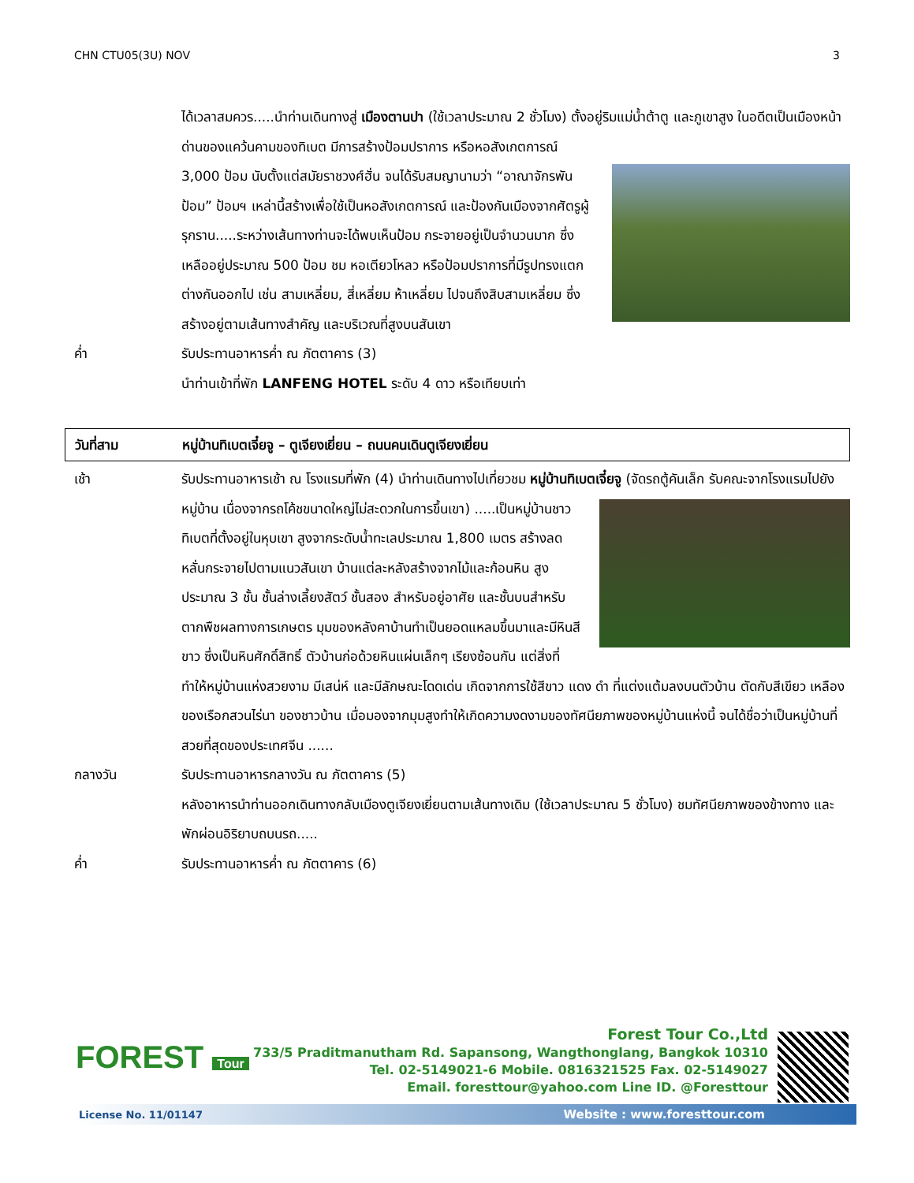CHN CTU05(3U) NOV 3
ได้เวลาสมควร.....นำท่านเดินทางสู่ เมืองตานปา (ใช้เวลาประมาณ 2 ชั่วโมง) ตั้งอยู่ริมแม่น้ำต้าตู และ
ภูเขาสูง ในอดีตเป็นเมืองหน้าด่านของแคว้นคามของทิเบต มีการสร้างป้อมปราการ หรือหอสังเกตการณ์ 3,000 ป้อม นับตั้งแต่สมัยราชวงศ์ฮั่น จนได้รับสมญานามว่า “อาณาจักรพันป้อม” ป้อมฯ เหล่านี้สร้างเพื่อใช้เป็นหอสังเกตการณ์ และป้องกันเมืองจากศัตรูผู้รุกราน.....ระหว่างเส้นทางท่านจะได้พบเห็นป้อม กระจายอยู่เป็นจำนวนมาก ซึ่งเหลืออยู่ประมาณ 500 ป้อม ชม หอเตียวโหลว หรือป้อมปราการที่มีรูปทรงแตกต่างกันออกไป เช่น สามเหลี่ยม, สี่เหลี่ยม ห้าเหลี่ยม ไปจนถึงสิบสามเหลี่ยม ซึ่งสร้างอยู่ตามเส้นทางสำคัญ และบริเวณที่สูงบนสันเขา
ค่ำ รับประทานอาหารค่ำ ณ ภัตตาคาร (3)
นำท่านเข้าที่พัก LANFENG HOTEL ระดับ 4 ดาว หรือเทียบเท่า
วันที่สาม หมู่บ้านทิเบตเจี๋ยจู – ตูเจียงเยี่ยน – ถนนคนเดินตูเจียงเยี่ยน
เช้า รับประทานอาหารเช้า ณ โรงแรมที่พัก (4) นำท่านเดินทางไปเที่ยวชม หมู่บ้านทิเบตเจี๋ยจู (จัดรถตู้
คันเล็ก รับคณะจากโรงแรมไปยังหมู่บ้าน เนื่องจากรถโค้ชขนาดใหญ่ไม่สะดวกในการขึ้นเขา) .....เป็นหมู่บ้านชาวทิเบตที่ตั้งอยู่ในหุบเขา สูงจากระดับน้ำทะเลประมาณ 1,800 เมตร สร้างลดหลั่นกระจายไปตามแนวสันเขา บ้านแต่ละหลังสร้างจากไม้และก้อนหิน สูงประมาณ 3 ชั้น ชั้นล่างเลี้ยงสัตว์ ชั้นสอง สำหรับอยู่อาศัย และชั้นบนสำหรับตากพืชผลทางการเกษตร มุมของหลังคาบ้านทำเป็นยอดแหลมขึ้นมาและมีหินสีขาว ซึ่งเป็นหินศักดิ์สิทธิ์ ตัวบ้านก่อด้วยหินแผ่นเล็กๆ เรียงซ้อนกัน แต่สิ่งที่ทำให้หมู่บ้านแห่งสวยงาม มีเสน่ห์ และมีลักษณะโดดเด่น เกิดจากการใช้สีขาว แดง ดำ ที่แต่งแต้มลงบนตัวบ้าน ตัดกับสีเขียว เหลือง ของเรือกสวนไร่นา ของชาวบ้าน เมื่อมองจากมุมสูงทำให้เกิดความงดงามของทัศนียภาพของหมู่บ้านแห่งนี้ จนได้ชื่อว่าเป็นหมู่บ้านที่สวยที่สุดของประเทศจีน ......
กลางวัน รับประทานอาหารกลางวัน ณ ภัตตาคาร (5)
หลังอาหารนำท่านออกเดินทางกลับเมืองตูเจียงเยี่ยนตามเส้นทางเดิม (ใช้เวลาประมาณ 5 ชั่วโมง) ชมทัศนียภาพของข้างทาง และพักผ่อนอิริยาบถบนรถ.....
ค่ำ รับประทานอาหารค่ำ ณ ภัตตาคาร (6)
FOREST Tour
Forest Tour Co.,Ltd
733/5 Praditmanutham Rd. Sapansong, Wangthonglang, Bangkok 10310
Tel. 02-5149021-6 Mobile. 0816321525 Fax. 02-5149027
Email. foresttour@yahoo.com Line ID. @Foresttour
License No. 11/01147 Website : www.foresttour.com